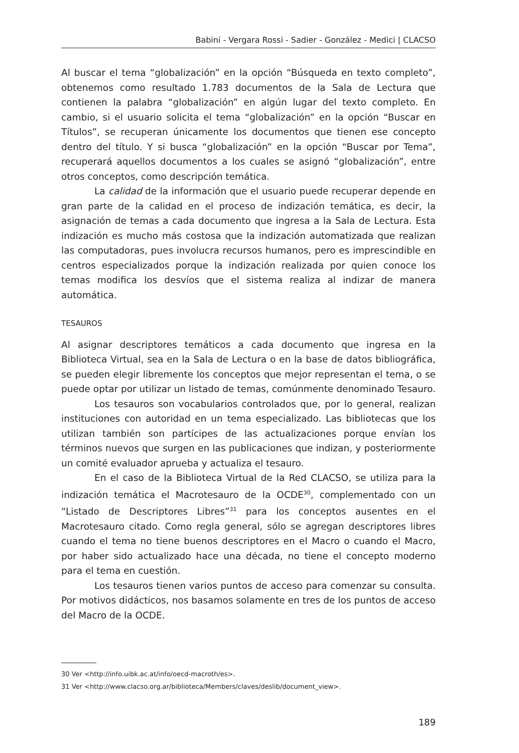Babini - Vergara Rossi - Sadier - González - Medici | CLACSO
Al buscar el tema “globalización” en la opción “Búsqueda en texto completo”, obtenemos como resultado 1.783 documentos de la Sala de Lectura que contienen la palabra “globalización” en algún lugar del texto completo. En cambio, si el usuario solicita el tema “globalización” en la opción “Buscar en Títulos”, se recuperan únicamente los documentos que tienen ese concepto dentro del título. Y si busca “globalización” en la opción “Buscar por Tema”, recuperará aquellos documentos a los cuales se asignó “globalización”, entre otros conceptos, como descripción temática.
La calidad de la información que el usuario puede recuperar depende en gran parte de la calidad en el proceso de indización temática, es decir, la asignación de temas a cada documento que ingresa a la Sala de Lectura. Esta indización es mucho más costosa que la indización automatizada que realizan las computadoras, pues involucra recursos humanos, pero es imprescindible en centros especializados porque la indización realizada por quien conoce los temas modifica los desvíos que el sistema realiza al indizar de manera automática.
TESAUROS
Al asignar descriptores temáticos a cada documento que ingresa en la Biblioteca Virtual, sea en la Sala de Lectura o en la base de datos bibliográfica, se pueden elegir libremente los conceptos que mejor representan el tema, o se puede optar por utilizar un listado de temas, comúnmente denominado Tesauro.
Los tesauros son vocabularios controlados que, por lo general, realizan instituciones con autoridad en un tema especializado. Las bibliotecas que los utilizan también son partícipes de las actualizaciones porque envían los términos nuevos que surgen en las publicaciones que indizan, y posteriormente un comité evaluador aprueba y actualiza el tesauro.
En el caso de la Biblioteca Virtual de la Red CLACSO, se utiliza para la indización temática el Macrotesauro de la OCDE<sup>30</sup>, complementado con un “Listado de Descriptores Libres”<sup>31</sup> para los conceptos ausentes en el Macrotesauro citado. Como regla general, sólo se agregan descriptores libres cuando el tema no tiene buenos descriptores en el Macro o cuando el Macro, por haber sido actualizado hace una década, no tiene el concepto moderno para el tema en cuestión.
Los tesauros tienen varios puntos de acceso para comenzar su consulta. Por motivos didácticos, nos basamos solamente en tres de los puntos de acceso del Macro de la OCDE.
30 Ver <http://info.uibk.ac.at/info/oecd-macroth/es>.
31 Ver <http://www.clacso.org.ar/biblioteca/Members/claves/deslib/document_view>.
189